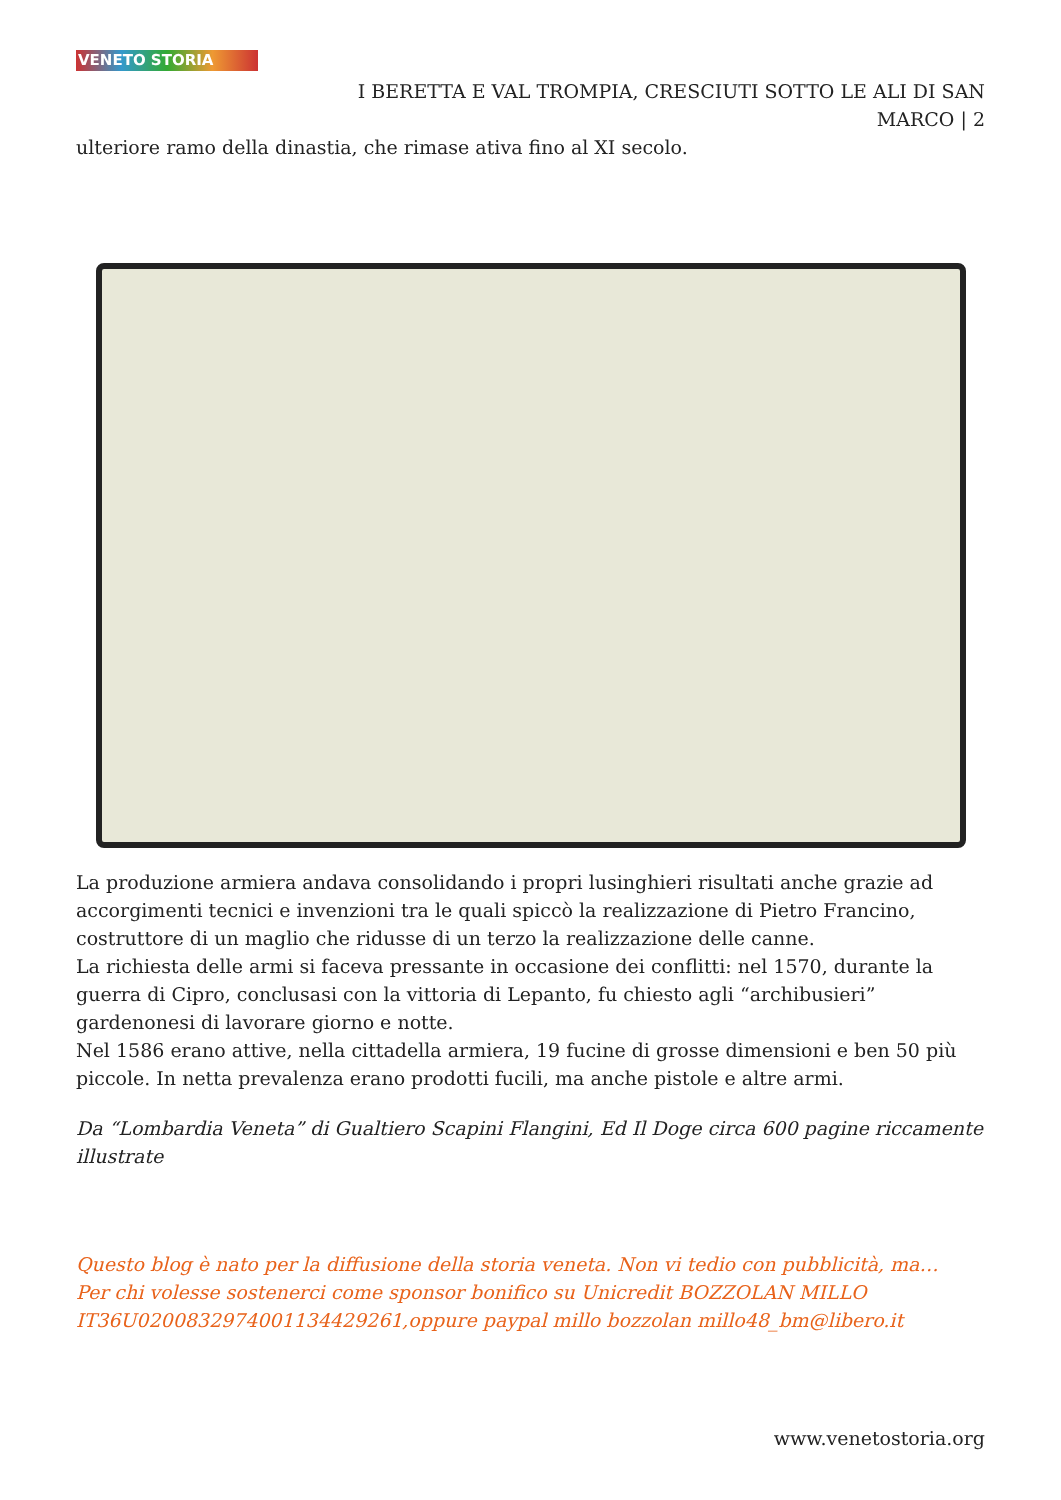VENETO STORIA
I BERETTA E VAL TROMPIA, CRESCIUTI SOTTO LE ALI DI SAN
MARCO | 2
ulteriore ramo della dinastia, che rimase ativa fino al XI secolo.
La produzione armiera andava consolidando i propri lusinghieri risultati anche grazie ad accorgimenti tecnici e invenzioni tra le quali spiccò la realizzazione di Pietro Francino, costruttore di un maglio che ridusse di un terzo la realizzazione delle canne.
La richiesta delle armi si faceva pressante in occasione dei conflitti: nel 1570, durante la guerra di Cipro, conclusasi con la vittoria di Lepanto, fu chiesto agli “archibusieri” gardenonesi di lavorare giorno e notte.
Nel 1586 erano attive, nella cittadella armiera, 19 fucine di grosse dimensioni e ben 50 più piccole. In netta prevalenza erano prodotti fucili, ma anche pistole e altre armi.
Da “Lombardia Veneta” di Gualtiero Scapini Flangini, Ed Il Doge circa 600 pagine riccamente illustrate
Questo blog è nato per la diffusione della storia veneta. Non vi tedio con pubblicità, ma…
Per chi volesse sostenerci come sponsor bonifico su Unicredit BOZZOLAN MILLO IT36U0200832974001134429261,oppure paypal millo bozzolan millo48_bm@libero.it
www.venetostoria.org